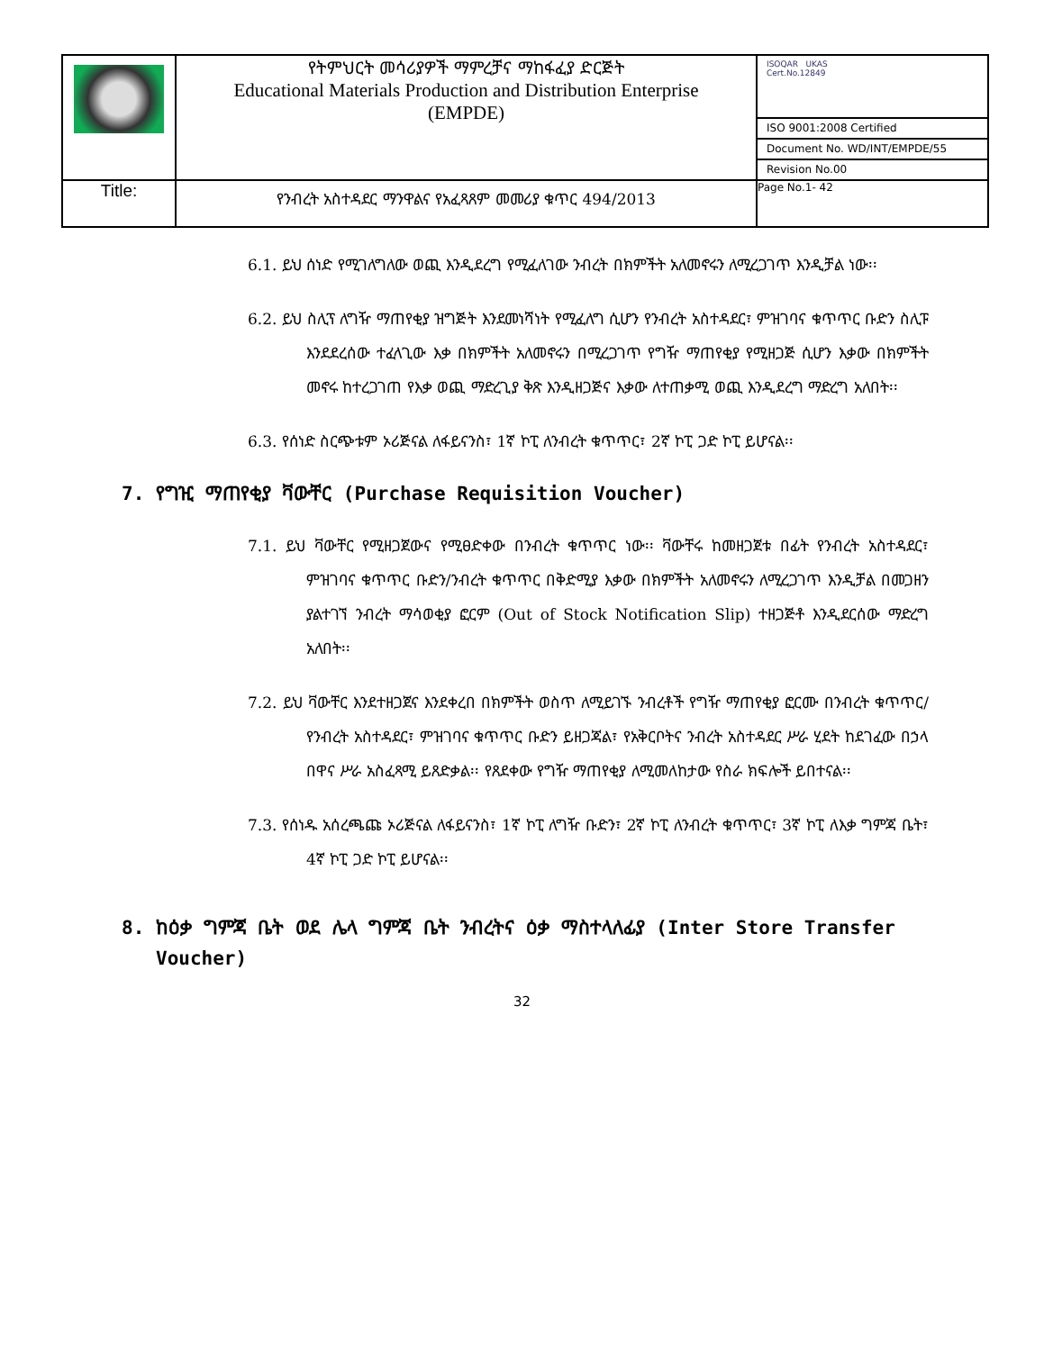| | የትምህርት መሳሪያዎች ማምረቻና ማከፋፈያ ድርጅት Educational Materials Production and Distribution Enterprise (EMPDE) | ISOQAR UKAS Cert.No.12849 ISO 9001:2008 Certified Document No. WD/INT/EMPDE/55 Revision No.00 |
| Title: | የንብረት አስተዳደር ማንዋልና የአፈጻጸም መመሪያ ቁጥር 494/2013 | Page No.1- 42 |
6.1. ይህ ሰነድ የሚገለግለው ወጪ እንዲደረግ የሚፈለገው ንብረት በክምችት አለመኖሩን ለሚረጋገጥ እንዲቻል ነው፡፡
6.2. ይህ ስሊፕ ለግዥ ማጠየቂያ ዝግጅት እንደመነሻነት የሚፈለግ ሲሆን የንብረት አስተዳደር፣ ምዝገባና ቁጥጥር ቡድን ስሊፑ እንደደረሰው ተፈላጊው እቃ በክምችት አለመኖሩን በሚረጋገጥ የግዥ ማጠየቂያ የሚዘጋጅ ሲሆን እቃው በክምችት መኖሩ ከተረጋገጠ የእቃ ወጪ ማድረጊያ ቅጽ እንዲዘጋጅና እቃው ለተጠቃሚ ወጪ እንዲደረግ ማድረግ አለበት፡፡
6.3. የሰነድ ስርጭቱም ኦሪጅናል ለፋይናንስ፣ 1ኛ ኮፒ ለንብረት ቁጥጥር፣ 2ኛ ኮፒ ጋድ ኮፒ ይሆናል፡፡
7. የግዢ ማጠየቂያ ቫውቸር (Purchase Requisition Voucher)
7.1. ይህ ቫውቸር የሚዘጋጀውና የሚፀድቀው በንብረት ቁጥጥር ነው፡፡ ቫውቸሩ ከመዘጋጀቱ በፊት የንብረት አስተዳደር፣ ምዝገባና ቁጥጥር ቡድን/ንብረት ቁጥጥር በቅድሚያ እቃው በክምችት አለመኖሩን ለሚረጋገጥ እንዲቻል በመጋዘን ያልተገኘ ንብረት ማሳወቂያ ፎርም (Out of Stock Notification Slip) ተዘጋጅቶ እንዲደርሰው ማድረግ አለበት፡፡
7.2. ይህ ቫውቸር እንደተዘጋጀና እንደቀረበ በክምችት ወስጥ ለሚይገኙ ንብረቶች የግዥ ማጠየቂያ ፎርሙ በንብረት ቁጥጥር/የንብረት አስተዳደር፣ ምዝገባና ቁጥጥር ቡድን ይዘጋጃል፣ የአቅርቦትና ንብረት አስተዳደር ሥራ ሂደት ከደገፈው በኃላ በዋና ሥራ አስፈጻሚ ይጸድቃል፡፡ የጸደቀው የግዥ ማጠየቂያ ለሚመለከታው የስራ ክፍሎች ይበተናል፡፡
7.3. የሰነዱ አሰረጫጩ ኦሪጅናል ለፋይናንስ፣ 1ኛ ኮፒ ለግዥ ቡድን፣ 2ኛ ኮፒ ለንብረት ቁጥጥር፣ 3ኛ ኮፒ ለእቃ ግምጃ ቤት፣ 4ኛ ኮፒ ጋድ ኮፒ ይሆናል፡፡
8. ከዕቃ ግምጃ ቤት ወደ ሌላ ግምጃ ቤት ንብረትና ዕቃ ማስተላለፊያ (Inter Store Transfer Voucher)
32